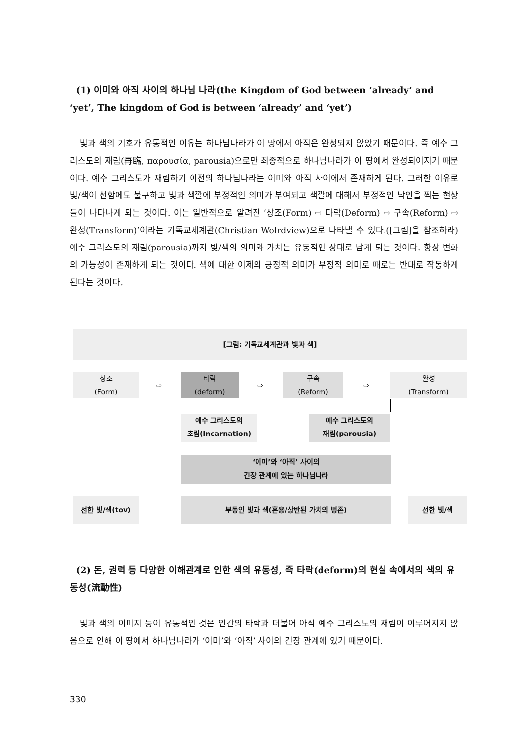(1) 이미와 아직 사이의 하나님 나라(the Kingdom of God between ‘already’ and ‘yet’, The kingdom of God is between ‘already’ and ‘yet’)
빛과 색의 기호가 유동적인 이유는 하나님나라가 이 땅에서 아직은 완성되지 않았기 때문이다. 즉 예수 그리스도의 재림(再臨, παρουσία, parousia)으로만 최종적으로 하나님나라가 이 땅에서 완성되어지기 때문이다. 예수 그리스도가 재림하기 이전의 하나님나라는 이미와 아직 사이에서 존재하게 된다. 그러한 이유로 빛/색이 선함에도 불구하고 빛과 색깔에 부정적인 의미가 부여되고 색깔에 대해서 부정적인 낙인을 찍는 현상들이 나타나게 되는 것이다. 이는 일반적으로 알려진 ‘창조(Form) ⇨ 타락(Deform) ⇨ 구속(Reform) ⇨ 완성(Transform)’이라는 기독교세계관(Christian Wolrdview)으로 나타낼 수 있다.([그림]을 참조하라) 예수 그리스도의 재림(parousia)까지 빛/색의 의미와 가치는 유동적인 상태로 남게 되는 것이다. 항상 변화의 가능성이 존재하게 되는 것이다. 색에 대한 어제의 긍정적 의미가 부정적 의미로 때로는 반대로 작동하게 된다는 것이다.
[그림: 기독교세계관과 빛과 색]
창조
(Form)
⇨
타락
(deform)
⇨
구속
(Reform)
⇨
완성
(Transform)
예수 그리스도의
초림(Incarnation)
예수 그리스도의
재림(parousia)
‘이미’와 ‘아직’ 사이의
긴장 관계에 있는 하나님나라
선한 빛/색(tov) 부동인 빛과 색(혼용/상반된 가치의 병존) 선한 빛/색
(2) 돈, 권력 등 다양한 이해관계로 인한 색의 유동성, 즉 타락(deform)의 현실 속에서의 색의 유동성(流動性)
빛과 색의 이미지 등이 유동적인 것은 인간의 타락과 더불어 아직 예수 그리스도의 재림이 이루어지지 않음으로 인해 이 땅에서 하나님나라가 ‘이미’와 ‘아직’ 사이의 긴장 관계에 있기 때문이다.
330